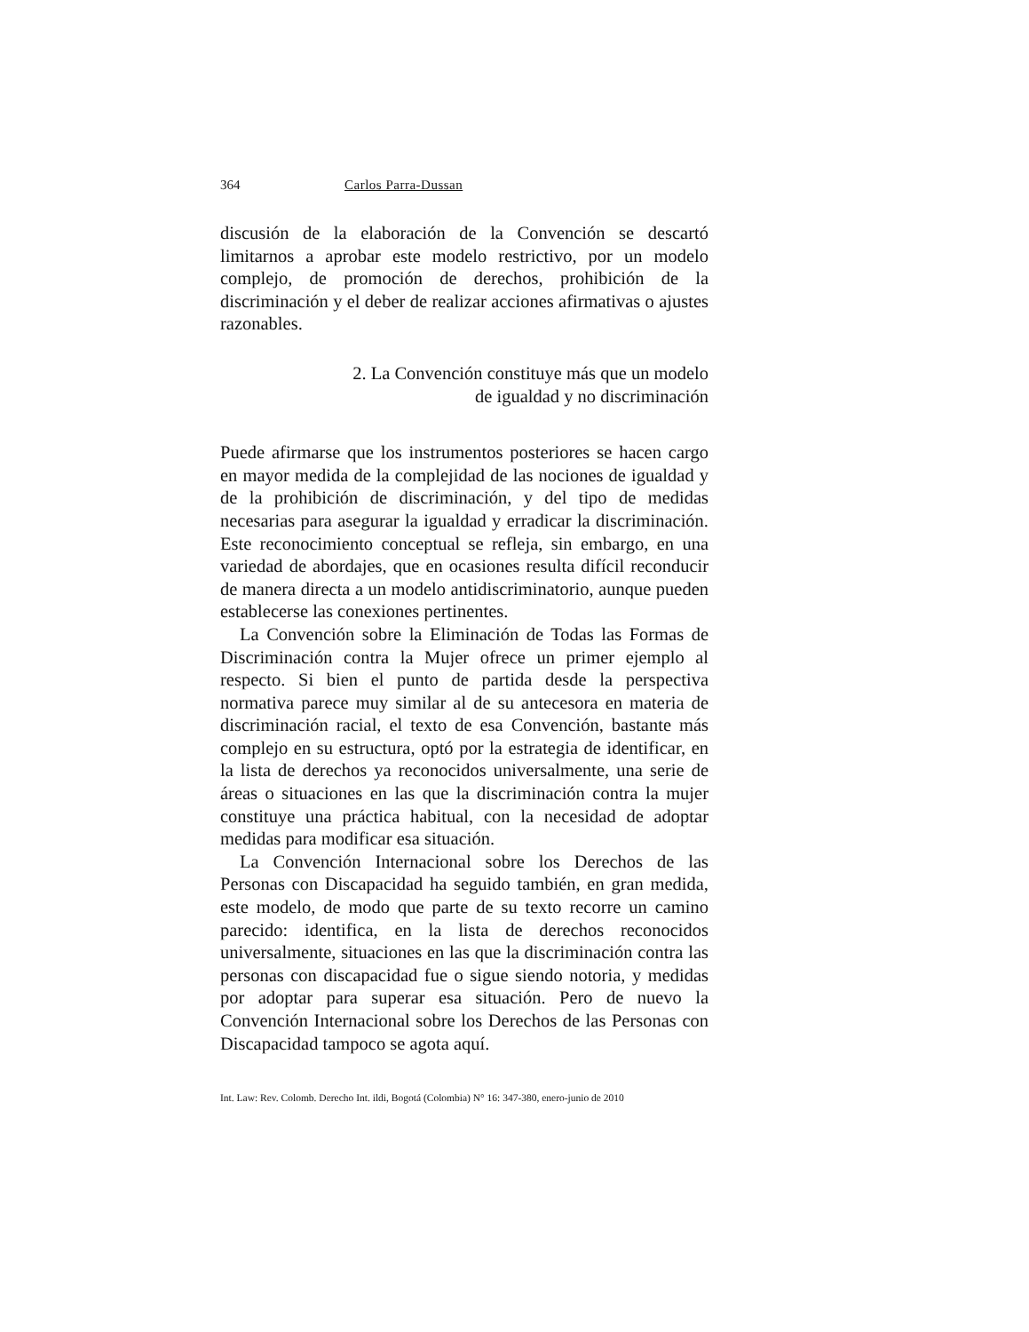364 Carlos Parra-Dussan
discusión de la elaboración de la Convención se descartó limitarnos a aprobar este modelo restrictivo, por un modelo complejo, de promoción de derechos, prohibición de la discriminación y el deber de realizar acciones afirmativas o ajustes razonables.
2. La Convención constituye más que un modelo
de igualdad y no discriminación
Puede afirmarse que los instrumentos posteriores se hacen cargo en mayor medida de la complejidad de las nociones de igualdad y de la prohibición de discriminación, y del tipo de medidas necesarias para asegurar la igualdad y erradicar la discriminación. Este reconocimiento conceptual se refleja, sin embargo, en una variedad de abordajes, que en ocasiones resulta difícil reconducir de manera directa a un modelo antidiscriminatorio, aunque pueden establecerse las conexiones pertinentes.
La Convención sobre la Eliminación de Todas las Formas de Discriminación contra la Mujer ofrece un primer ejemplo al respecto. Si bien el punto de partida desde la perspectiva normativa parece muy similar al de su antecesora en materia de discriminación racial, el texto de esa Convención, bastante más complejo en su estructura, optó por la estrategia de identificar, en la lista de derechos ya reconocidos universalmente, una serie de áreas o situaciones en las que la discriminación contra la mujer constituye una práctica habitual, con la necesidad de adoptar medidas para modificar esa situación.
La Convención Internacional sobre los Derechos de las Personas con Discapacidad ha seguido también, en gran medida, este modelo, de modo que parte de su texto recorre un camino parecido: identifica, en la lista de derechos reconocidos universalmente, situaciones en las que la discriminación contra las personas con discapacidad fue o sigue siendo notoria, y medidas por adoptar para superar esa situación. Pero de nuevo la Convención Internacional sobre los Derechos de las Personas con Discapacidad tampoco se agota aquí.
Int. Law: Rev. Colomb. Derecho Int. ildi, Bogotá (Colombia) N° 16: 347-380, enero-junio de 2010